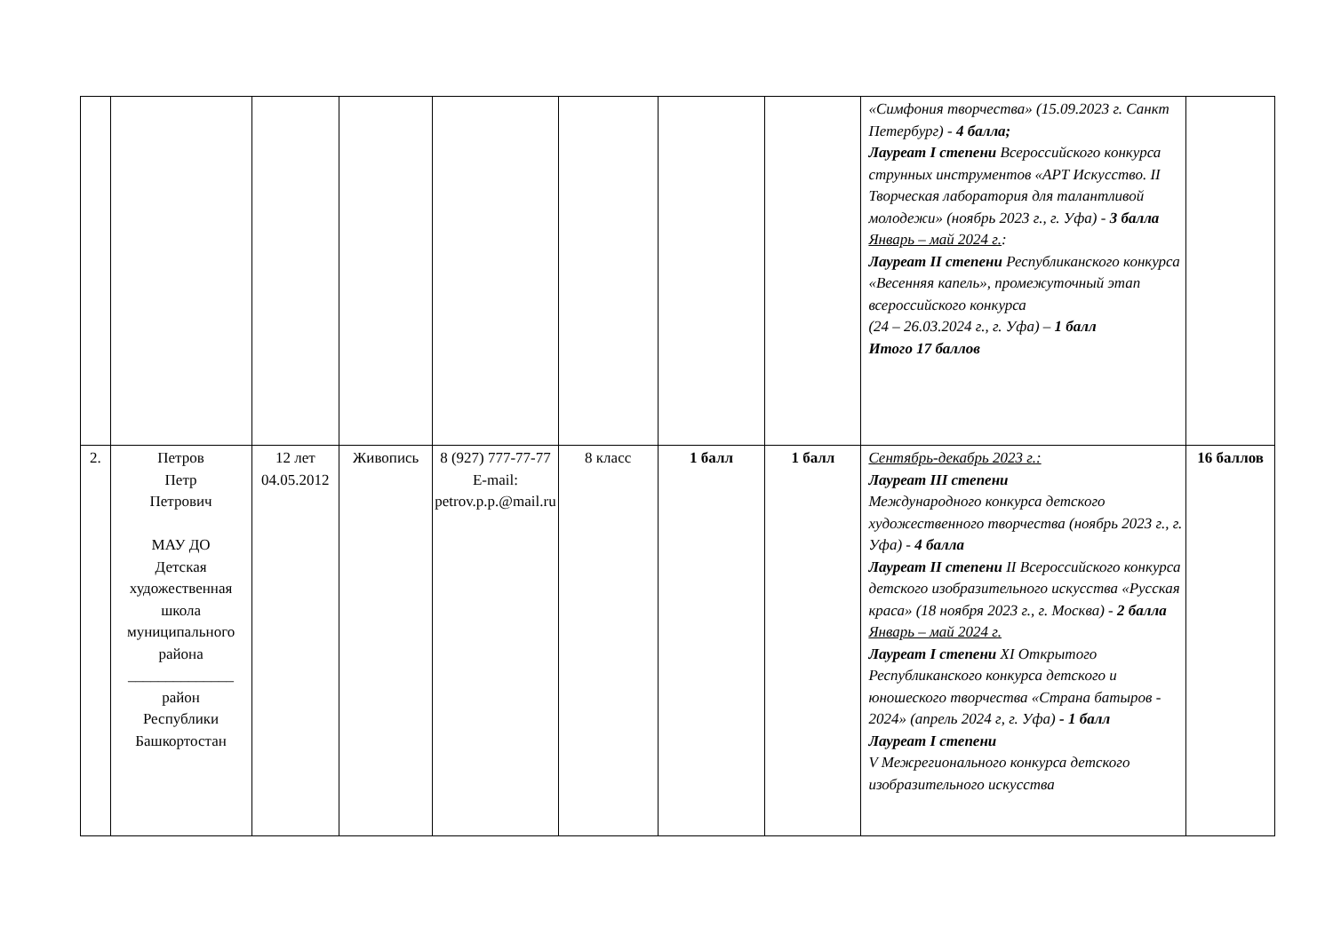| | | | | | | | | «Симфония творчества» (15.09.2023 г. Санкт Петербург) - 4 балла; Лауреат I степени Всероссийского конкурса струнных инструментов «АРТ Искусство. II Творческая лаборатория для талантливой молодежи» (ноябрь 2023 г., г. Уфа) - 3 балла Январь – май 2024 г. : Лауреат II степени Республиканского конкурса «Весенняя капель», промежуточный этап всероссийского конкурса (24 – 26.03.2024 г., г. Уфа) – 1 балл Итого 17 баллов | |
| 2. | Петров Петр Петрович МАУ ДО Детская художественная школа муниципального района ______________ район Республики Башкортостан | 12 лет 04.05.2012 | Живопись | 8 (927) 777-77-77 E-mail: petrov.p.p.@mail.ru | 8 класс | 1 балл | 1 балл | Сентябрь-декабрь 2023 г.: Лауреат III степени Международного конкурса детского художественного творчества (ноябрь 2023 г., г. Уфа) - 4 балла Лауреат II степени II Всероссийского конкурса детского изобразительного искусства «Русская краса» (18 ноября 2023 г., г. Москва) - 2 балла Январь – май 2024 г. Лауреат I степени XI Открытого Республиканского конкурса детского и юношеского творчества «Страна батыров - 2024» (апрель 2024 г, г. Уфа) - 1 балл Лауреат I степени V Межрегионального конкурса детского изобразительного искусства | 16 баллов |